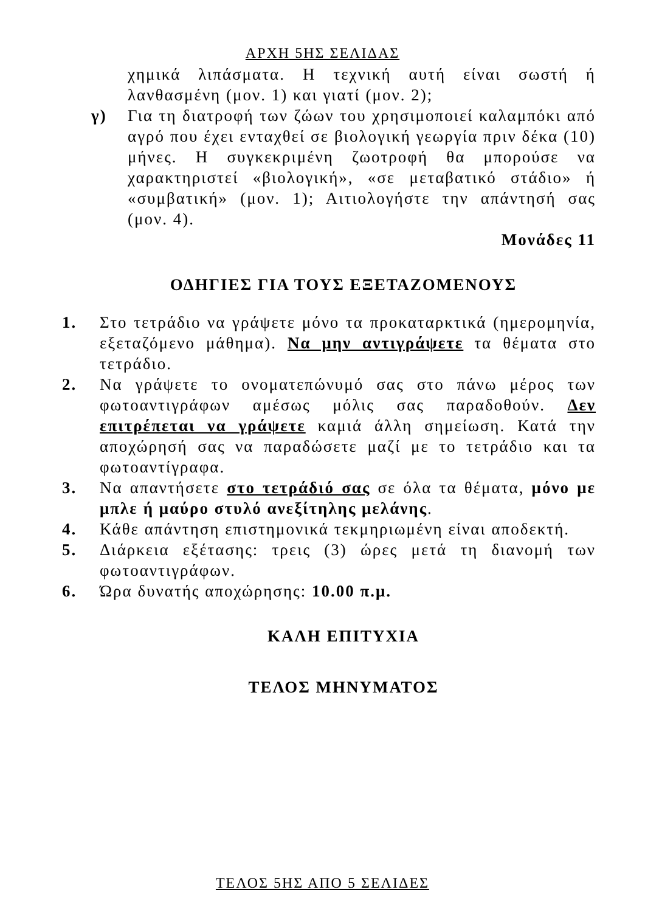ΑΡΧΗ 5ΗΣ ΣΕΛΙΔΑΣ
χημικά λιπάσματα. Η τεχνική αυτή είναι σωστή ή λανθασμένη (μον. 1) και γιατί (μον. 2);
γ) Για τη διατροφή των ζώων του χρησιμοποιεί καλαμπόκι από αγρό που έχει ενταχθεί σε βιολογική γεωργία πριν δέκα (10) μήνες. Η συγκεκριμένη ζωοτροφή θα μπορούσε να χαρακτηριστεί «βιολογική», «σε μεταβατικό στάδιο» ή «συμβατική» (μον. 1); Αιτιολογήστε την απάντησή σας (μον. 4).
Μονάδες 11
ΟΔΗΓΙΕΣ ΓΙΑ ΤΟΥΣ ΕΞΕΤΑΖΟΜΕΝΟΥΣ
1. Στο τετράδιο να γράψετε μόνο τα προκαταρκτικά (ημερομηνία, εξεταζόμενο μάθημα). Να μην αντιγράψετε τα θέματα στο τετράδιο.
2. Να γράψετε το ονοματεπώνυμό σας στο πάνω μέρος των φωτοαντιγράφων αμέσως μόλις σας παραδοθούν. Δεν επιτρέπεται να γράψετε καμιά άλλη σημείωση. Κατά την αποχώρησή σας να παραδώσετε μαζί με το τετράδιο και τα φωτοαντίγραφα.
3. Να απαντήσετε στο τετράδιό σας σε όλα τα θέματα, μόνο με μπλε ή μαύρο στυλό ανεξίτηλης μελάνης.
4. Κάθε απάντηση επιστημονικά τεκμηριωμένη είναι αποδεκτή.
5. Διάρκεια εξέτασης: τρεις (3) ώρες μετά τη διανομή των φωτοαντιγράφων.
6. Ώρα δυνατής αποχώρησης: 10.00 π.μ.
ΚΑΛΗ ΕΠΙΤΥΧΙΑ
ΤΕΛΟΣ ΜΗΝΥΜΑΤΟΣ
ΤΕΛΟΣ 5ΗΣ ΑΠΟ 5 ΣΕΛΙΔΕΣ